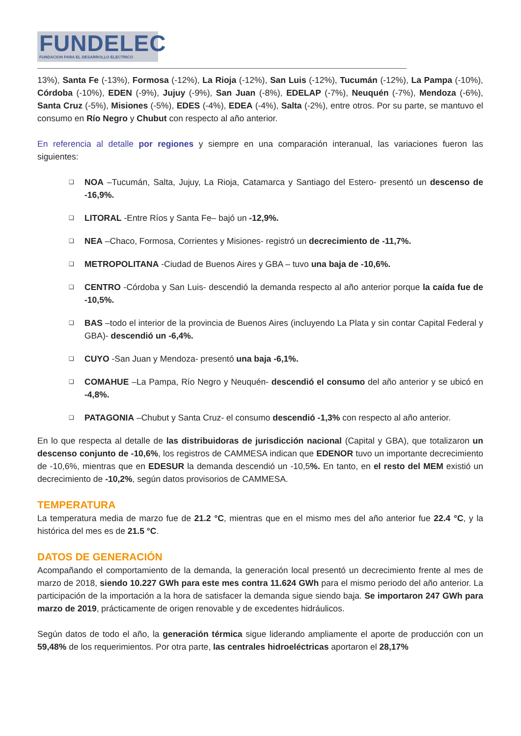FUNDELEC
FUNDACION PARA EL DESARROLLO ELECTRICO
13%), Santa Fe (-13%), Formosa (-12%), La Rioja (-12%), San Luis (-12%), Tucumán (-12%), La Pampa (-10%), Córdoba (-10%), EDEN (-9%), Jujuy (-9%), San Juan (-8%), EDELAP (-7%), Neuquén (-7%), Mendoza (-6%), Santa Cruz (-5%), Misiones (-5%), EDES (-4%), EDEA (-4%), Salta (-2%), entre otros. Por su parte, se mantuvo el consumo en Río Negro y Chubut con respecto al año anterior.
En referencia al detalle por regiones y siempre en una comparación interanual, las variaciones fueron las siguientes:
❑ NOA –Tucumán, Salta, Jujuy, La Rioja, Catamarca y Santiago del Estero- presentó un descenso de -16,9%.
❑ LITORAL -Entre Ríos y Santa Fe– bajó un -12,9%.
❑ NEA –Chaco, Formosa, Corrientes y Misiones- registró un decrecimiento de -11,7%.
❑ METROPOLITANA -Ciudad de Buenos Aires y GBA – tuvo una baja de -10,6%.
❑ CENTRO -Córdoba y San Luis- descendió la demanda respecto al año anterior porque la caída fue de -10,5%.
❑ BAS –todo el interior de la provincia de Buenos Aires (incluyendo La Plata y sin contar Capital Federal y GBA)- descendió un -6,4%.
❑ CUYO -San Juan y Mendoza- presentó una baja -6,1%.
❑ COMAHUE –La Pampa, Río Negro y Neuquén- descendió el consumo del año anterior y se ubicó en -4,8%.
❑ PATAGONIA –Chubut y Santa Cruz- el consumo descendió -1,3% con respecto al año anterior.
En lo que respecta al detalle de las distribuidoras de jurisdicción nacional (Capital y GBA), que totalizaron un descenso conjunto de -10,6%, los registros de CAMMESA indican que EDENOR tuvo un importante decrecimiento de -10,6%, mientras que en EDESUR la demanda descendió un -10,5%. En tanto, en el resto del MEM existió un decrecimiento de -10,2%, según datos provisorios de CAMMESA.
TEMPERATURA
La temperatura media de marzo fue de 21.2 °C, mientras que en el mismo mes del año anterior fue 22.4 °C, y la histórica del mes es de 21.5 °C.
DATOS DE GENERACIÓN
Acompañando el comportamiento de la demanda, la generación local presentó un decrecimiento frente al mes de marzo de 2018, siendo 10.227 GWh para este mes contra 11.624 GWh para el mismo periodo del año anterior. La participación de la importación a la hora de satisfacer la demanda sigue siendo baja. Se importaron 247 GWh para marzo de 2019, prácticamente de origen renovable y de excedentes hidráulicos.
Según datos de todo el año, la generación térmica sigue liderando ampliamente el aporte de producción con un 59,48% de los requerimientos. Por otra parte, las centrales hidroeléctricas aportaron el 28,17%